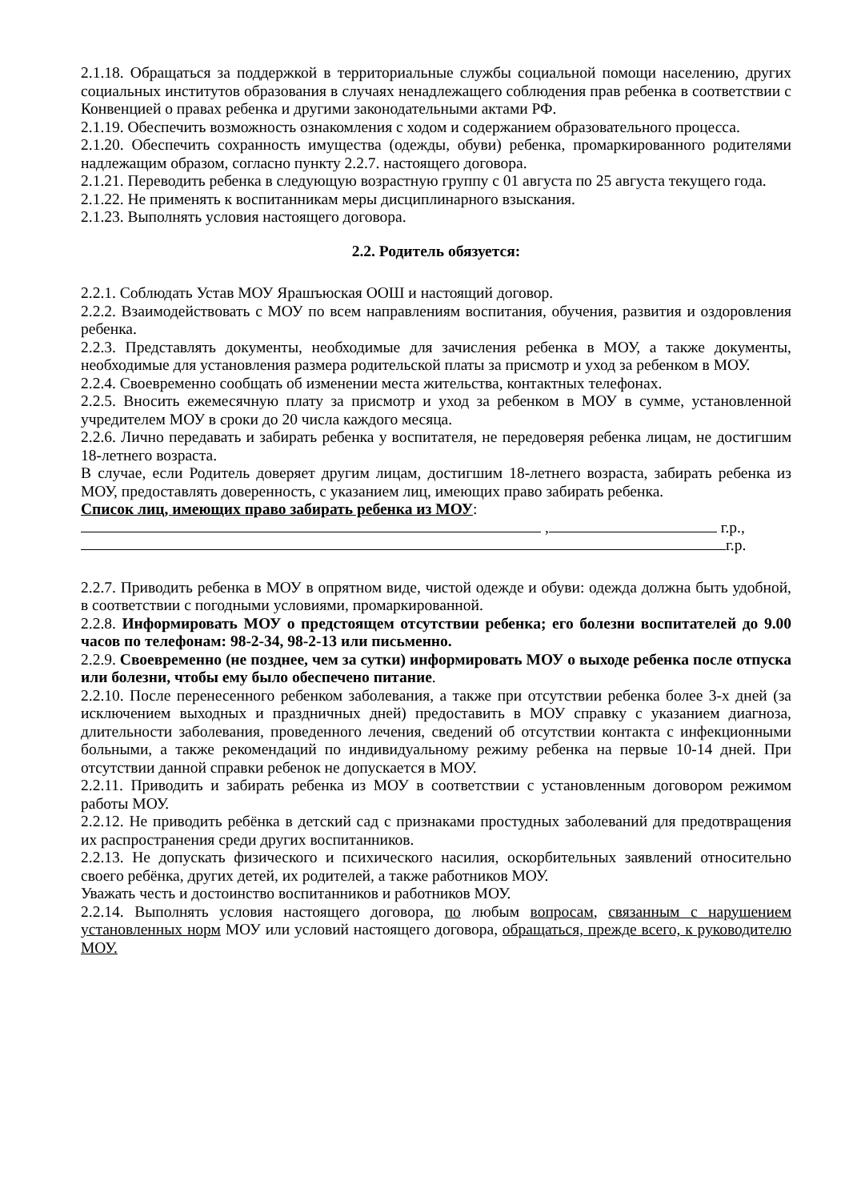2.1.18. Обращаться за поддержкой в территориальные службы социальной помощи населению, других социальных институтов образования в случаях ненадлежащего соблюдения прав ребенка в соответствии с Конвенцией о правах ребенка и другими законодательными актами РФ.
2.1.19. Обеспечить возможность ознакомления с ходом и содержанием образовательного процесса.
2.1.20. Обеспечить сохранность имущества (одежды, обуви) ребенка, промаркированного родителями надлежащим образом, согласно пункту 2.2.7. настоящего договора.
2.1.21. Переводить ребенка в следующую возрастную группу с 01 августа по 25 августа текущего года.
2.1.22. Не применять к воспитанникам меры дисциплинарного взыскания.
2.1.23. Выполнять условия настоящего договора.
2.2. Родитель обязуется:
2.2.1. Соблюдать Устав МОУ Ярашъюская ООШ и настоящий договор.
2.2.2. Взаимодействовать с МОУ по всем направлениям воспитания, обучения, развития и оздоровления ребенка.
2.2.3. Представлять документы, необходимые для зачисления ребенка в МОУ, а также документы, необходимые для установления размера родительской платы за присмотр и уход за ребенком в МОУ.
2.2.4. Своевременно сообщать об изменении места жительства, контактных телефонах.
2.2.5. Вносить ежемесячную плату за присмотр и уход за ребенком в МОУ в сумме, установленной учредителем МОУ в сроки до 20 числа каждого месяца.
2.2.6. Лично передавать и забирать ребенка у воспитателя, не передоверяя ребенка лицам, не достигшим 18-летнего возраста.
В случае, если Родитель доверяет другим лицам, достигшим 18-летнего возраста, забирать ребенка из МОУ, предоставлять доверенность, с указанием лиц, имеющих право забирать ребенка.
Список лиц, имеющих право забирать ребенка из МОУ:
, г.р.,
г.р.
2.2.7. Приводить ребенка в МОУ в опрятном виде, чистой одежде и обуви: одежда должна быть удобной, в соответствии с погодными условиями, промаркированной.
2.2.8. Информировать МОУ о предстоящем отсутствии ребенка; его болезни воспитателей до 9.00 часов по телефонам: 98-2-34, 98-2-13 или письменно.
2.2.9. Своевременно (не позднее, чем за сутки) информировать МОУ о выходе ребенка после отпуска или болезни, чтобы ему было обеспечено питание.
2.2.10. После перенесенного ребенком заболевания, а также при отсутствии ребенка более 3-х дней (за исключением выходных и праздничных дней) предоставить в МОУ справку с указанием диагноза, длительности заболевания, проведенного лечения, сведений об отсутствии контакта с инфекционными больными, а также рекомендаций по индивидуальному режиму ребенка на первые 10-14 дней. При отсутствии данной справки ребенок не допускается в МОУ.
2.2.11. Приводить и забирать ребенка из МОУ в соответствии с установленным договором режимом работы МОУ.
2.2.12. Не приводить ребёнка в детский сад с признаками простудных заболеваний для предотвращения их распространения среди других воспитанников.
2.2.13. Не допускать физического и психического насилия, оскорбительных заявлений относительно своего ребёнка, других детей, их родителей, а также работников МОУ.
Уважать честь и достоинство воспитанников и работников МОУ.
2.2.14. Выполнять условия настоящего договора, по любым вопросам, связанным с нарушением установленных норм МОУ или условий настоящего договора, обращаться, прежде всего, к руководителю МОУ.